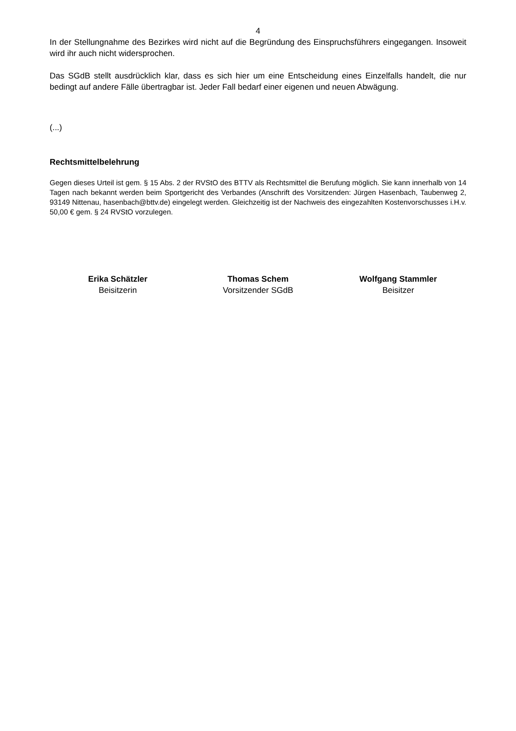4
In der Stellungnahme des Bezirkes wird nicht auf die Begründung des Einspruchsführers eingegangen. Insoweit wird ihr auch nicht widersprochen.
Das SGdB stellt ausdrücklich klar, dass es sich hier um eine Entscheidung eines Einzelfalls handelt, die nur bedingt auf andere Fälle übertragbar ist. Jeder Fall bedarf einer eigenen und neuen Abwägung.
(...)
Rechtsmittelbelehrung
Gegen dieses Urteil ist gem. § 15 Abs. 2 der RVStO des BTTV als Rechtsmittel die Berufung möglich. Sie kann innerhalb von 14 Tagen nach bekannt werden beim Sportgericht des Verbandes (Anschrift des Vorsitzenden: Jürgen Hasenbach, Taubenweg 2, 93149 Nittenau, hasenbach@bttv.de) eingelegt werden. Gleichzeitig ist der Nachweis des eingezahlten Kostenvorschusses i.H.v. 50,00 € gem. § 24 RVStO vorzulegen.
Erika Schätzler
Beisitzerin
Thomas Schem
Vorsitzender SGdB
Wolfgang Stammler
Beisitzer